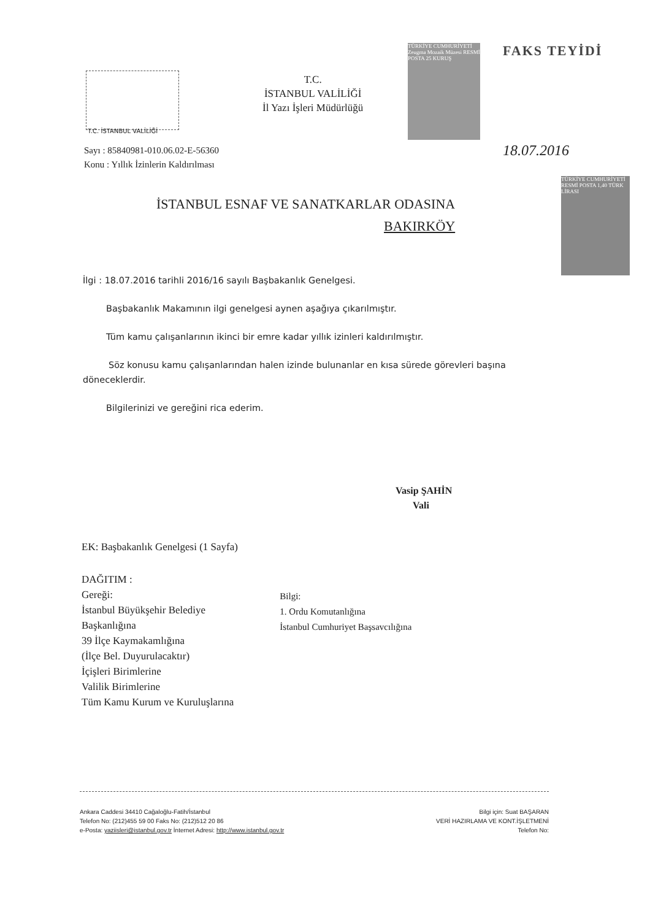T.C. İSTANBUL VALİLİĞİ
T.C.
İSTANBUL VALİLİĞİ
İl Yazı İşleri Müdürlüğü
TÜRKİYE CUMHURİYETİ Zeugma Mozaik Müzesi RESMİ POSTA 25 KURUŞ
FAKS TEYİDİ
18.07.2016
TÜRKİYE CUMHURİYETİ RESMİ POSTA 1,40 TÜRK LİRASI
Sayı : 85840981-010.06.02-E-56360
Konu : Yıllık İzinlerin Kaldırılması
İSTANBUL ESNAF VE SANATKARLAR ODASINA
BAKIRKÖY
İlgi : 18.07.2016 tarihli 2016/16 sayılı Başbakanlık Genelgesi.
Başbakanlık Makamının ilgi genelgesi aynen aşağıya çıkarılmıştır.
Tüm kamu çalışanlarının ikinci bir emre kadar yıllık izinleri kaldırılmıştır.
Söz konusu kamu çalışanlarından halen izinde bulunanlar en kısa sürede görevleri başına döneceklerdir.
Bilgilerinizi ve gereğini rica ederim.
Vasip ŞAHİN
Vali
EK: Başbakanlık Genelgesi (1 Sayfa)
DAĞITIM :
Gereği:
İstanbul Büyükşehir Belediye
Başkanlığına
39 İlçe Kaymakamlığına
(İlçe Bel. Duyurulacaktır)
İçişleri Birimlerine
Valilik Birimlerine
Tüm Kamu Kurum ve Kuruluşlarına
Bilgi:
1. Ordu Komutanlığına
İstanbul Cumhuriyet Başsavcılığına
Ankara Caddesi 34410 Cağaloğlu-Fatih/İstanbul
Telefon No: (212)455 59 00 Faks No: (212)512 20 86
e-Posta: yaziisleri@istanbul.gov.tr İnternet Adresi: http://www.istanbul.gov.tr
Bilgi için: Suat BAŞARAN
VERİ HAZIRLAMA VE KONT.İŞLETMENİ
Telefon No: